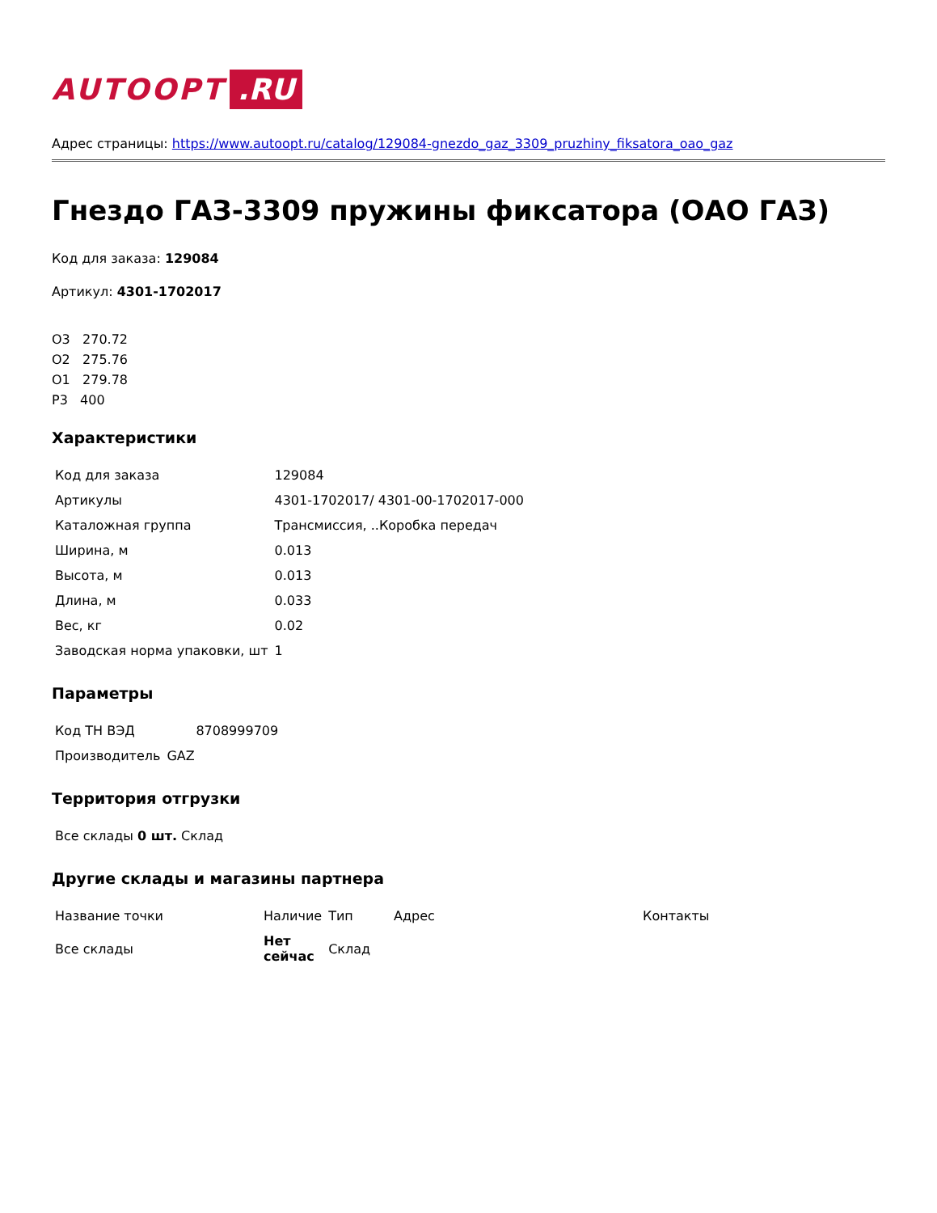AUTOOPT.RU
Адрес страницы: https://www.autoopt.ru/catalog/129084-gnezdo_gaz_3309_pruzhiny_fiksatora_oao_gaz
Гнездо ГАЗ-3309 пружины фиксатора (ОАО ГАЗ)
Код для заказа: 129084
Артикул: 4301-1702017
О3 270.72
О2 275.76
О1 279.78
Р3 400
Характеристики
| Код для заказа | 129084 |
| Артикулы | 4301-1702017/ 4301-00-1702017-000 |
| Каталожная группа | Трансмиссия, ..Коробка передач |
| Ширина, м | 0.013 |
| Высота, м | 0.013 |
| Длина, м | 0.033 |
| Вес, кг | 0.02 |
| Заводская норма упаковки, шт | 1 |
Параметры
| Код ТН ВЭД | 8708999709 |
| Производитель | GAZ |
Территория отгрузки
| Все склады 0 шт. Склад |
Другие склады и магазины партнера
| Название точки | Наличие | Тип | Адрес | Контакты |
| Все склады | Нет сейчас | Склад | | |